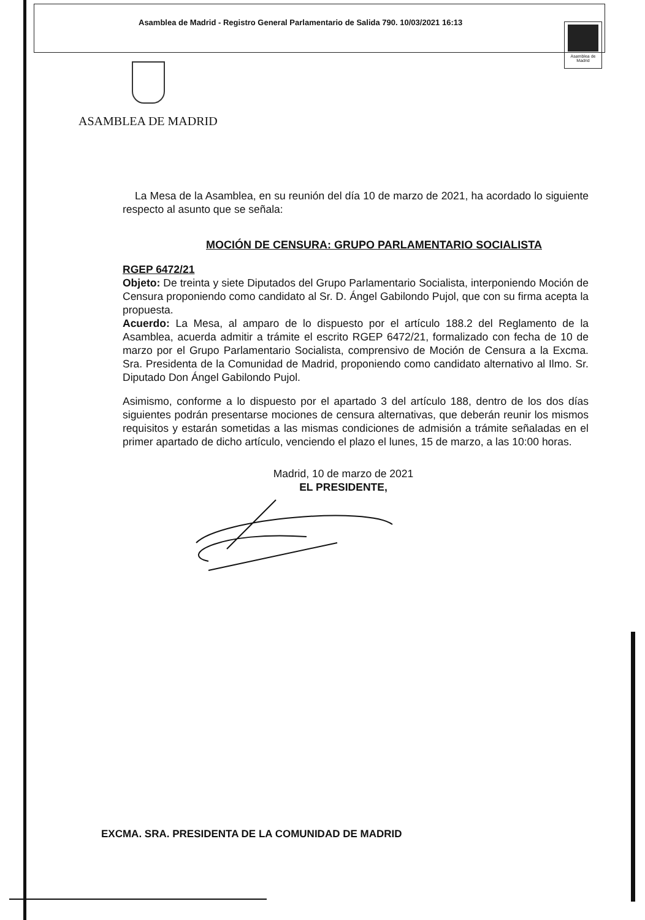Asamblea de Madrid - Registro General Parlamentario de Salida 790. 10/03/2021 16:13
Asamblea de Madrid
ASAMBLEA DE MADRID
La Mesa de la Asamblea, en su reunión del día 10 de marzo de 2021, ha acordado lo siguiente respecto al asunto que se señala:
MOCIÓN DE CENSURA: GRUPO PARLAMENTARIO SOCIALISTA
RGEP 6472/21
Objeto: De treinta y siete Diputados del Grupo Parlamentario Socialista, interponiendo Moción de Censura proponiendo como candidato al Sr. D. Ángel Gabilondo Pujol, que con su firma acepta la propuesta.
Acuerdo: La Mesa, al amparo de lo dispuesto por el artículo 188.2 del Reglamento de la Asamblea, acuerda admitir a trámite el escrito RGEP 6472/21, formalizado con fecha de 10 de marzo por el Grupo Parlamentario Socialista, comprensivo de Moción de Censura a la Excma. Sra. Presidenta de la Comunidad de Madrid, proponiendo como candidato alternativo al Ilmo. Sr. Diputado Don Ángel Gabilondo Pujol.
Asimismo, conforme a lo dispuesto por el apartado 3 del artículo 188, dentro de los dos días siguientes podrán presentarse mociones de censura alternativas, que deberán reunir los mismos requisitos y estarán sometidas a las mismas condiciones de admisión a trámite señaladas en el primer apartado de dicho artículo, venciendo el plazo el lunes, 15 de marzo, a las 10:00 horas.
Madrid, 10 de marzo de 2021
EL PRESIDENTE,
EXCMA. SRA. PRESIDENTA DE LA COMUNIDAD DE MADRID